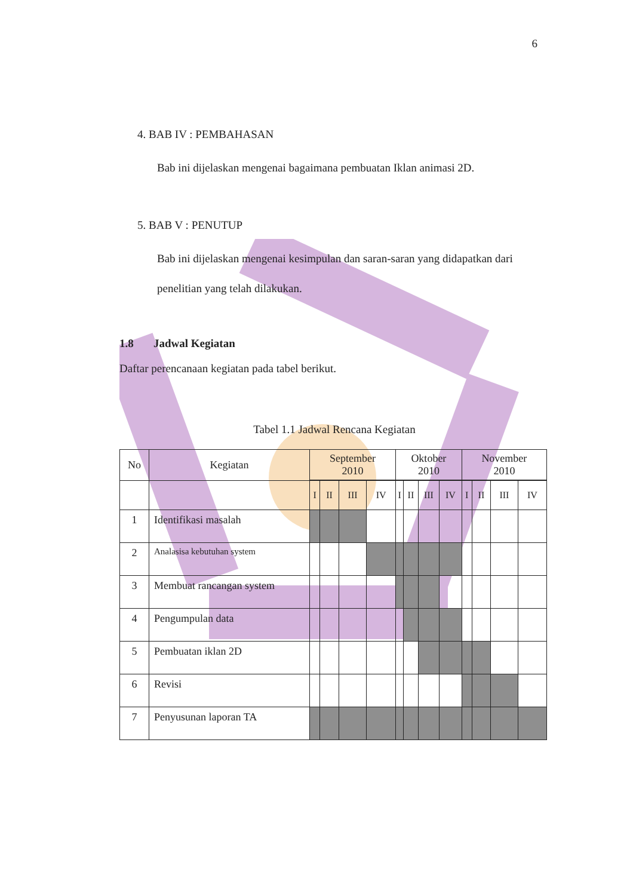6
4. BAB IV : PEMBAHASAN
Bab ini dijelaskan mengenai bagaimana pembuatan Iklan animasi 2D.
5. BAB V : PENUTUP
Bab ini dijelaskan mengenai kesimpulan dan saran-saran yang didapatkan dari penelitian yang telah dilakukan.
1.8 Jadwal Kegiatan
Daftar perencanaan kegiatan pada tabel berikut.
Tabel 1.1 Jadwal Rencana Kegiatan
| No | Kegiatan | September 2010 | | | | Oktober 2010 | | | | November 2010 | | | |
| --- | --- | --- | --- | --- | --- | --- | --- | --- | --- | --- | --- | --- | --- |
| | | I | II | III | IV | I | II | III | IV | I | II | III | IV |
| 1 | Identifikasi masalah | | | | | | | | | | | | |
| 2 | Analasisa kebutuhan system | | | | | | | | | | | | |
| 3 | Membuat rancangan system | | | | | | | | | | | | |
| 4 | Pengumpulan data | | | | | | | | | | | | |
| 5 | Pembuatan iklan 2D | | | | | | | | | | | | |
| 6 | Revisi | | | | | | | | | | | | |
| 7 | Penyusunan laporan TA | | | | | | | | | | | | |